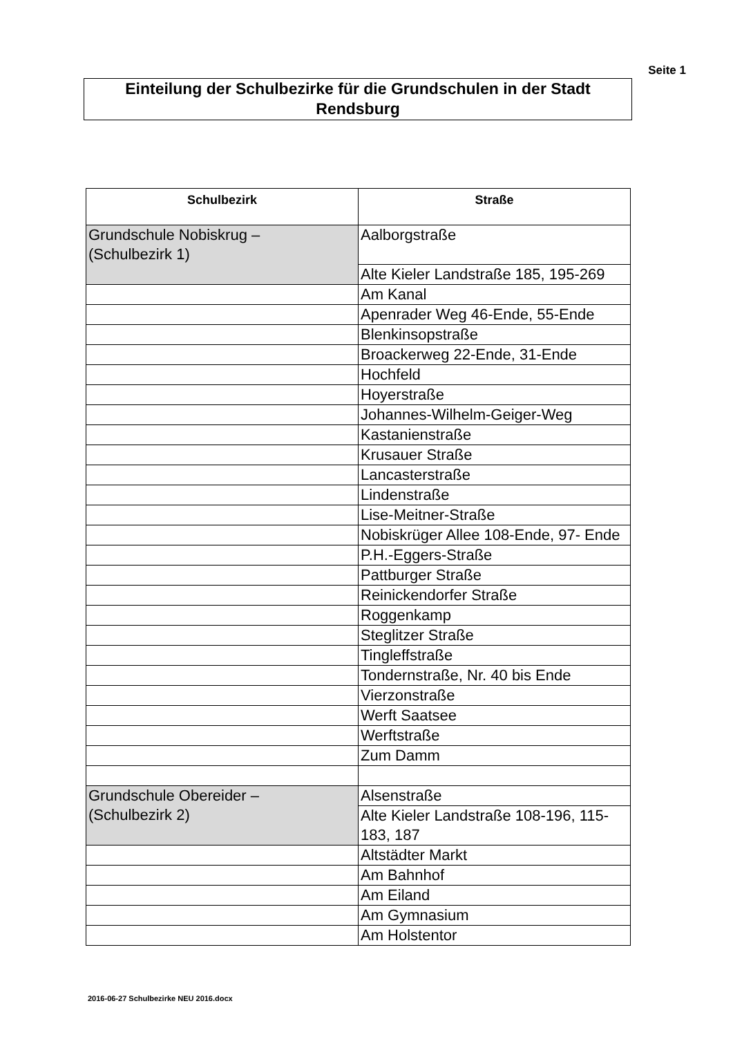Seite 1
Einteilung der Schulbezirke für die Grundschulen in der Stadt Rendsburg
| Schulbezirk | Straße |
| --- | --- |
| Grundschule Nobiskrug – (Schulbezirk 1) | Aalborgstraße |
| | Alte Kieler Landstraße 185, 195-269 |
| | Am Kanal |
| | Apenrader Weg 46-Ende, 55-Ende |
| | Blenkinsopstraße |
| | Broackerweg 22-Ende, 31-Ende |
| | Hochfeld |
| | Hoyerstraße |
| | Johannes-Wilhelm-Geiger-Weg |
| | Kastanienstraße |
| | Krusauer Straße |
| | Lancasterstraße |
| | Lindenstraße |
| | Lise-Meitner-Straße |
| | Nobiskrüger Allee 108-Ende, 97- Ende |
| | P.H.-Eggers-Straße |
| | Pattburger Straße |
| | Reinickendorfer Straße |
| | Roggenkamp |
| | Steglitzer Straße |
| | Tingleffstraße |
| | Tondernstraße, Nr. 40 bis Ende |
| | Vierzonstraße |
| | Werft Saatsee |
| | Werftstraße |
| | Zum Damm |
| Grundschule Obereider – (Schulbezirk 2) | Alsenstraße |
| | Alte Kieler Landstraße 108-196, 115-183, 187 |
| | Altstädter Markt |
| | Am Bahnhof |
| | Am Eiland |
| | Am Gymnasium |
| | Am Holstentor |
2016-06-27 Schulbezirke NEU 2016.docx